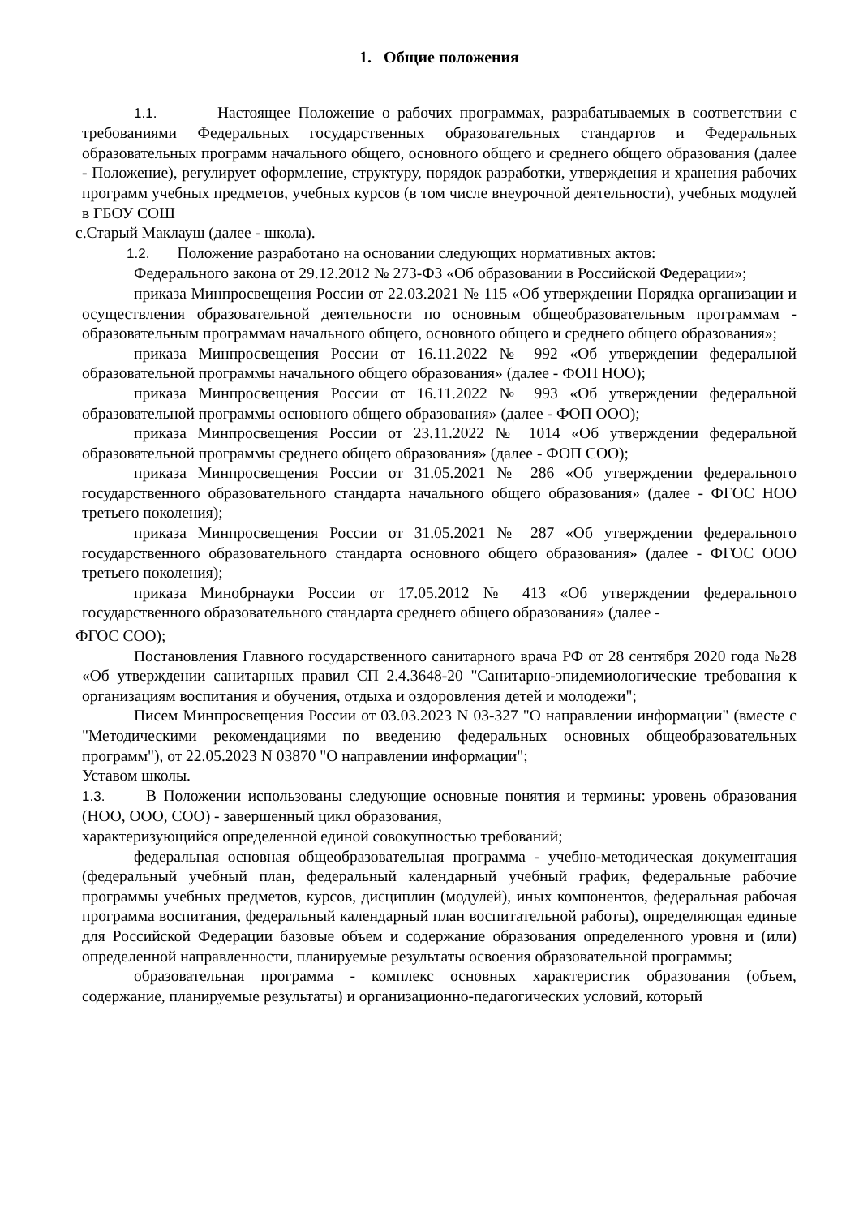1. Общие положения
1.1. Настоящее Положение о рабочих программах, разрабатываемых в соответствии с требованиями Федеральных государственных образовательных стандартов и Федеральных образовательных программ начального общего, основного общего и среднего общего образования (далее - Положение), регулирует оформление, структуру, порядок разработки, утверждения и хранения рабочих программ учебных предметов, учебных курсов (в том числе внеурочной деятельности), учебных модулей в ГБОУ СОШ
с.Старый Маклауш (далее - школа).
1.2. Положение разработано на основании следующих нормативных актов:
Федерального закона от 29.12.2012 № 273-ФЗ «Об образовании в Российской Федерации»;
приказа Минпросвещения России от 22.03.2021 № 115 «Об утверждении Порядка организации и осуществления образовательной деятельности по основным общеобразовательным программам - образовательным программам начального общего, основного общего и среднего общего образования»;
приказа Минпросвещения России от 16.11.2022 № 992 «Об утверждении федеральной образовательной программы начального общего образования» (далее - ФОП НОО);
приказа Минпросвещения России от 16.11.2022 № 993 «Об утверждении федеральной образовательной программы основного общего образования» (далее - ФОП ООО);
приказа Минпросвещения России от 23.11.2022 № 1014 «Об утверждении федеральной образовательной программы среднего общего образования» (далее - ФОП СОО);
приказа Минпросвещения России от 31.05.2021 № 286 «Об утверждении федерального государственного образовательного стандарта начального общего образования» (далее - ФГОС НОО третьего поколения);
приказа Минпросвещения России от 31.05.2021 № 287 «Об утверждении федерального государственного образовательного стандарта основного общего образования» (далее - ФГОС ООО третьего поколения);
приказа Минобрнауки России от 17.05.2012 № 413 «Об утверждении федерального государственного образовательного стандарта среднего общего образования» (далее -
ФГОС СОО);
Постановления Главного государственного санитарного врача РФ от 28 сентября 2020 года №28 «Об утверждении санитарных правил СП 2.4.3648-20 "Санитарно-эпидемиологические требования к организациям воспитания и обучения, отдыха и оздоровления детей и молодежи";
Писем Минпросвещения России от 03.03.2023 N 03-327 "О направлении информации" (вместе с "Методическими рекомендациями по введению федеральных основных общеобразовательных программ"), от 22.05.2023 N 03870 "О направлении информации";
Уставом школы.
1.3. В Положении использованы следующие основные понятия и термины: уровень образования (НОО, ООО, СОО) - завершенный цикл образования,
характеризующийся определенной единой совокупностью требований;
федеральная основная общеобразовательная программа - учебно-методическая документация (федеральный учебный план, федеральный календарный учебный график, федеральные рабочие программы учебных предметов, курсов, дисциплин (модулей), иных компонентов, федеральная рабочая программа воспитания, федеральный календарный план воспитательной работы), определяющая единые для Российской Федерации базовые объем и содержание образования определенного уровня и (или) определенной направленности, планируемые результаты освоения образовательной программы;
образовательная программа - комплекс основных характеристик образования (объем, содержание, планируемые результаты) и организационно-педагогических условий, который